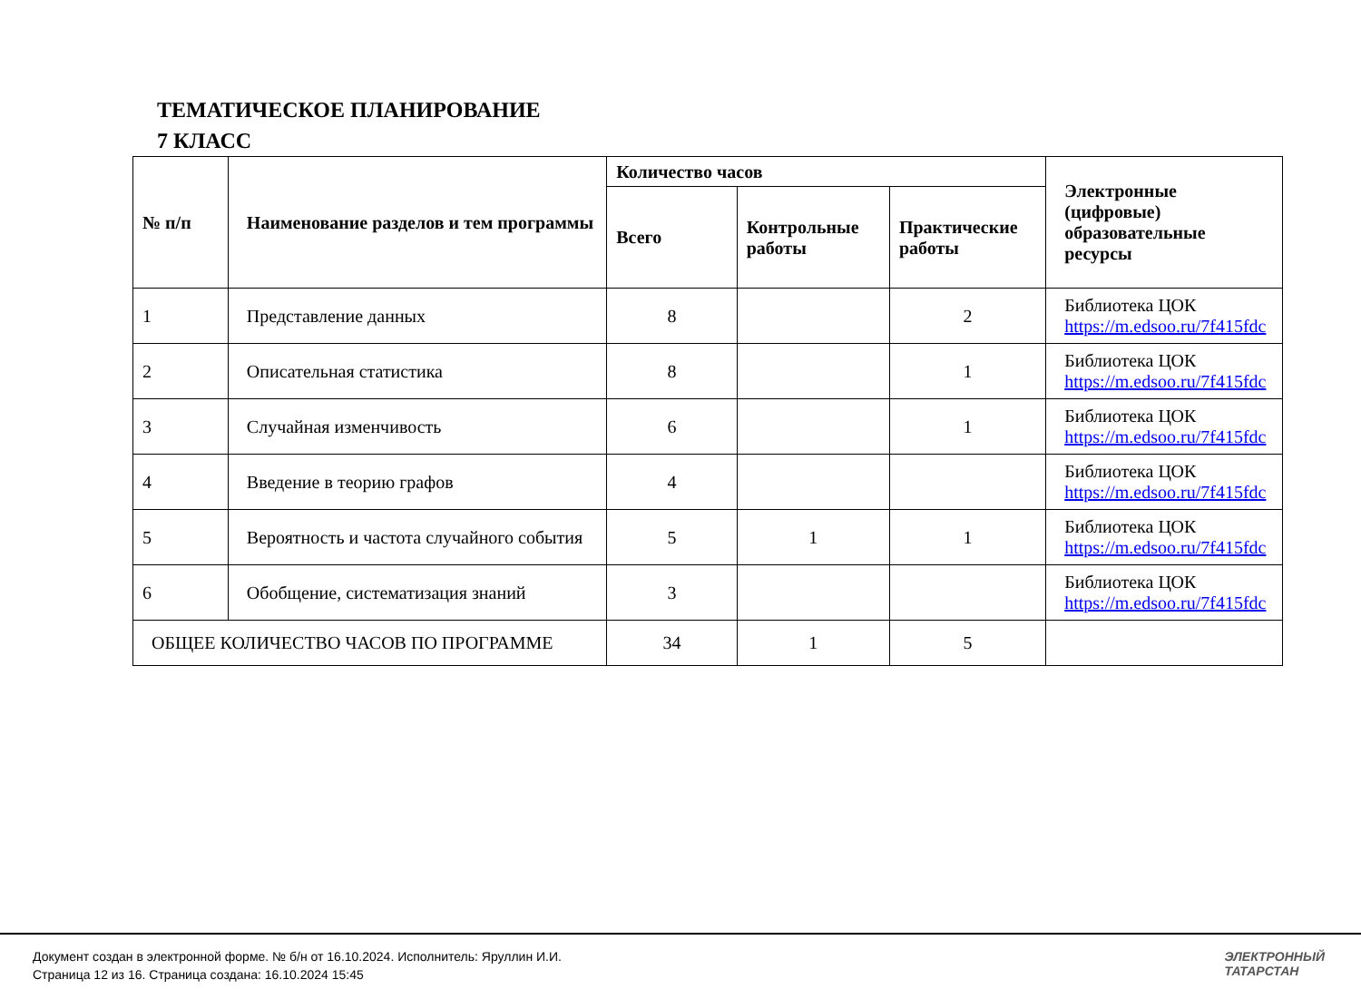ТЕМАТИЧЕСКОЕ ПЛАНИРОВАНИЕ
7 КЛАСС
| № п/п | Наименование разделов и тем программы | Количество часов | | | Электронные (цифровые) образовательные ресурсы |
| --- | --- | --- | --- | --- | --- |
| | | Всего | Контрольные работы | Практические работы | |
| 1 | Представление данных | 8 | | 2 | Библиотека ЦОК https://m.edsoo.ru/7f415fdc |
| 2 | Описательная статистика | 8 | | 1 | Библиотека ЦОК https://m.edsoo.ru/7f415fdc |
| 3 | Случайная изменчивость | 6 | | 1 | Библиотека ЦОК https://m.edsoo.ru/7f415fdc |
| 4 | Введение в теорию графов | 4 | | | Библиотека ЦОК https://m.edsoo.ru/7f415fdc |
| 5 | Вероятность и частота случайного события | 5 | 1 | 1 | Библиотека ЦОК https://m.edsoo.ru/7f415fdc |
| 6 | Обобщение, систематизация знаний | 3 | | | Библиотека ЦОК https://m.edsoo.ru/7f415fdc |
| ОБЩЕЕ КОЛИЧЕСТВО ЧАСОВ ПО ПРОГРАММЕ | | 34 | 1 | 5 | |
Документ создан в электронной форме. № б/н от 16.10.2024. Исполнитель: Яруллин И.И.
Страница 12 из 16. Страница создана: 16.10.2024 15:45
ЭЛЕКТРОННЫЙ
ТАТАРСТАН